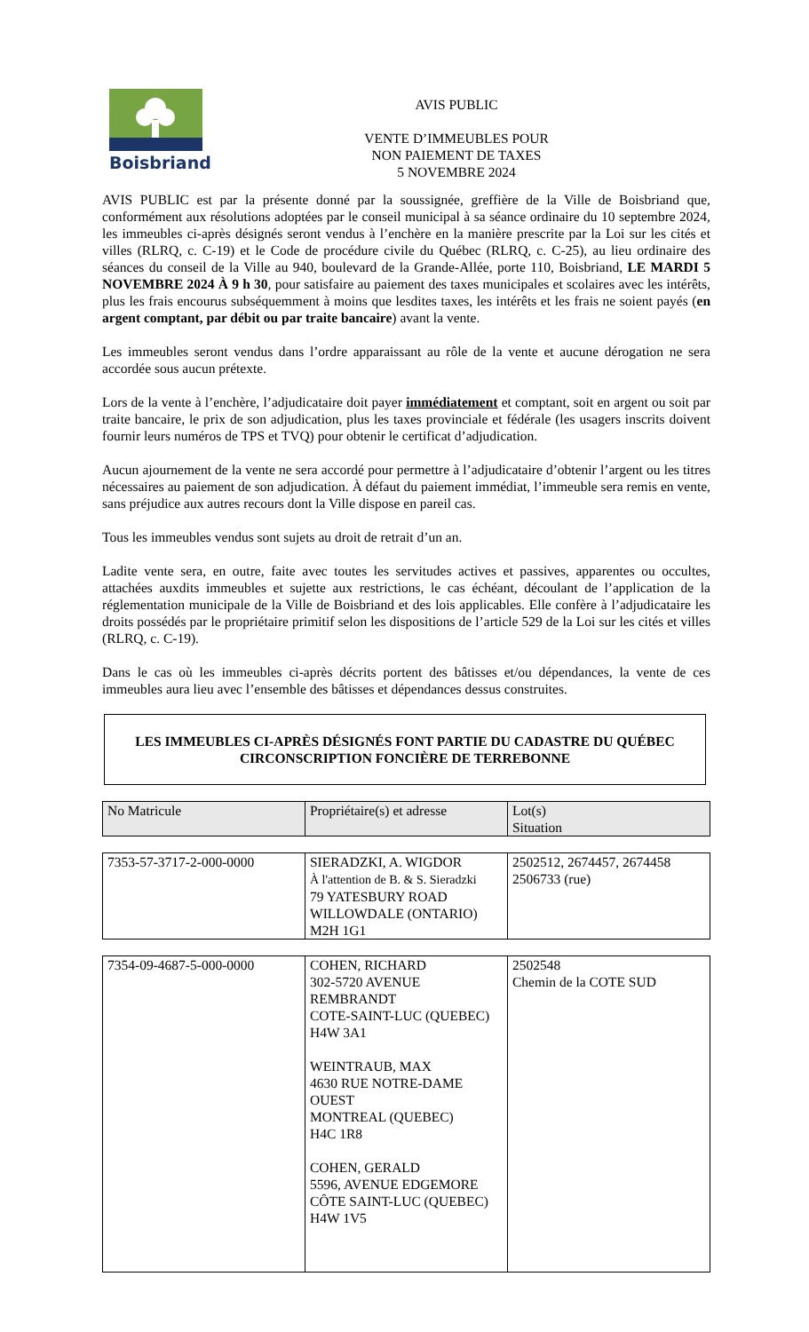Boisbriand
AVIS PUBLIC
VENTE D’IMMEUBLES POUR
NON PAIEMENT DE TAXES
5 NOVEMBRE 2024
AVIS PUBLIC est par la présente donné par la soussignée, greffière de la Ville de Boisbriand que, conformément aux résolutions adoptées par le conseil municipal à sa séance ordinaire du 10 septembre 2024, les immeubles ci-après désignés seront vendus à l’enchère en la manière prescrite par la Loi sur les cités et villes (RLRQ, c. C-19) et le Code de procédure civile du Québec (RLRQ, c. C-25), au lieu ordinaire des séances du conseil de la Ville au 940, boulevard de la Grande-Allée, porte 110, Boisbriand, LE MARDI 5 NOVEMBRE 2024 À 9 h 30, pour satisfaire au paiement des taxes municipales et scolaires avec les intérêts, plus les frais encourus subséquemment à moins que lesdites taxes, les intérêts et les frais ne soient payés (en argent comptant, par débit ou par traite bancaire) avant la vente.
Les immeubles seront vendus dans l’ordre apparaissant au rôle de la vente et aucune dérogation ne sera accordée sous aucun prétexte.
Lors de la vente à l’enchère, l’adjudicataire doit payer immédiatement et comptant, soit en argent ou soit par traite bancaire, le prix de son adjudication, plus les taxes provinciale et fédérale (les usagers inscrits doivent fournir leurs numéros de TPS et TVQ) pour obtenir le certificat d’adjudication.
Aucun ajournement de la vente ne sera accordé pour permettre à l’adjudicataire d’obtenir l’argent ou les titres nécessaires au paiement de son adjudication. À défaut du paiement immédiat, l’immeuble sera remis en vente, sans préjudice aux autres recours dont la Ville dispose en pareil cas.
Tous les immeubles vendus sont sujets au droit de retrait d’un an.
Ladite vente sera, en outre, faite avec toutes les servitudes actives et passives, apparentes ou occultes, attachées auxdits immeubles et sujette aux restrictions, le cas échéant, découlant de l’application de la réglementation municipale de la Ville de Boisbriand et des lois applicables. Elle confère à l’adjudicataire les droits possédés par le propriétaire primitif selon les dispositions de l’article 529 de la Loi sur les cités et villes (RLRQ, c. C-19).
Dans le cas où les immeubles ci-après décrits portent des bâtisses et/ou dépendances, la vente de ces immeubles aura lieu avec l’ensemble des bâtisses et dépendances dessus construites.
LES IMMEUBLES CI-APRÈS DÉSIGNÉS FONT PARTIE DU CADASTRE DU QUÉBEC
CIRCONSCRIPTION FONCIÈRE DE TERREBONNE
| No Matricule | Propriétaire(s) et adresse | Lot(s) Situation |
| --- | --- | --- |
| 7353-57-3717-2-000-0000 | SIERADZKI, A. WIGDOR À l'attention de B. & S. Sieradzki 79 YATESBURY ROAD WILLOWDALE (ONTARIO) M2H 1G1 | 2502512, 2674457, 2674458 2506733 (rue) |
| 7354-09-4687-5-000-0000 | COHEN, RICHARD 302-5720 AVENUE REMBRANDT COTE-SAINT-LUC (QUEBEC) H4W 3A1 WEINTRAUB, MAX 4630 RUE NOTRE-DAME OUEST MONTREAL (QUEBEC) H4C 1R8 COHEN, GERALD 5596, AVENUE EDGEMORE CÔTE SAINT-LUC (QUEBEC) H4W 1V5 | 2502548 Chemin de la COTE SUD |